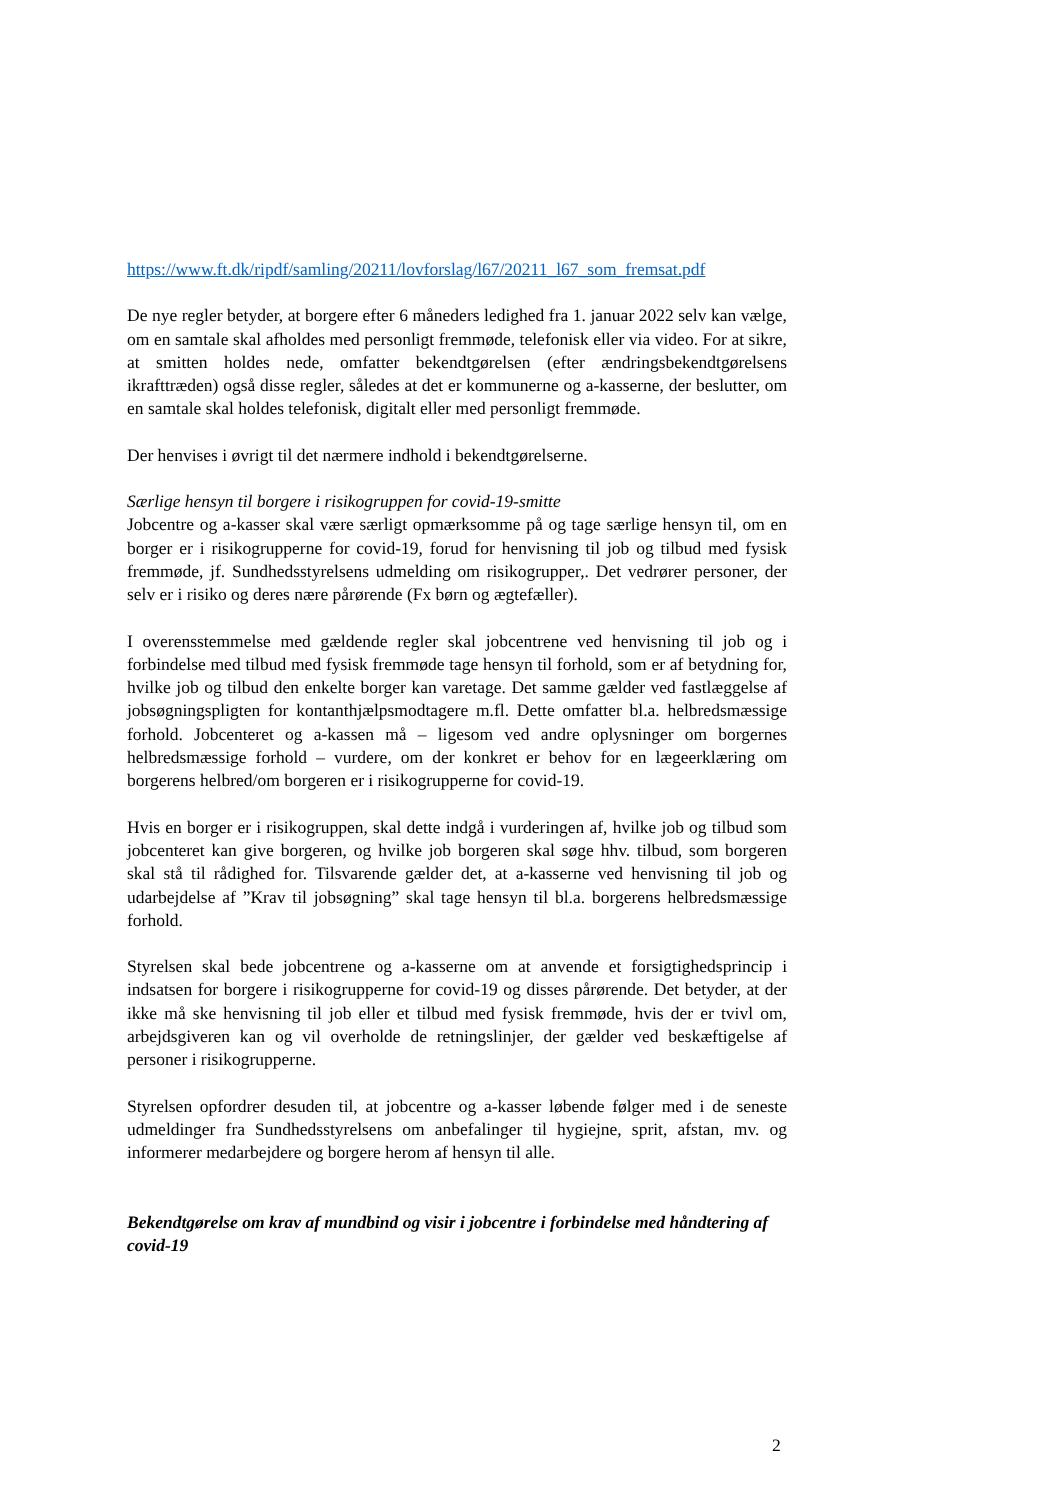https://www.ft.dk/ripdf/samling/20211/lovforslag/l67/20211_l67_som_fremsat.pdf
De nye regler betyder, at borgere efter 6 måneders ledighed fra 1. januar 2022 selv kan vælge, om en samtale skal afholdes med personligt fremmøde, telefonisk eller via video. For at sikre, at smitten holdes nede, omfatter bekendtgørelsen (efter ændringsbekendtgørelsens ikrafttræden) også disse regler, således at det er kommunerne og a-kasserne, der beslutter, om en samtale skal holdes telefonisk, digitalt eller med personligt fremmøde.
Der henvises i øvrigt til det nærmere indhold i bekendtgørelserne.
Særlige hensyn til borgere i risikogruppen for covid-19-smitte
Jobcentre og a-kasser skal være særligt opmærksomme på og tage særlige hensyn til, om en borger er i risikogrupperne for covid-19, forud for henvisning til job og tilbud med fysisk fremmøde, jf. Sundhedsstyrelsens udmelding om risikogrupper,. Det vedrører personer, der selv er i risiko og deres nære pårørende (Fx børn og ægtefæller).
I overensstemmelse med gældende regler skal jobcentrene ved henvisning til job og i forbindelse med tilbud med fysisk fremmøde tage hensyn til forhold, som er af betydning for, hvilke job og tilbud den enkelte borger kan varetage. Det samme gælder ved fastlæggelse af jobsøgningspligten for kontanthjælpsmodtagere m.fl. Dette omfatter bl.a. helbredsmæssige forhold. Jobcenteret og a-kassen må – ligesom ved andre oplysninger om borgernes helbredsmæssige forhold – vurdere, om der konkret er behov for en lægeerklæring om borgerens helbred/om borgeren er i risikogrupperne for covid-19.
Hvis en borger er i risikogruppen, skal dette indgå i vurderingen af, hvilke job og tilbud som jobcenteret kan give borgeren, og hvilke job borgeren skal søge hhv. tilbud, som borgeren skal stå til rådighed for. Tilsvarende gælder det, at a-kasserne ved henvisning til job og udarbejdelse af ”Krav til jobsøgning” skal tage hensyn til bl.a. borgerens helbredsmæssige forhold.
Styrelsen skal bede jobcentrene og a-kasserne om at anvende et forsigtighedsprincip i indsatsen for borgere i risikogrupperne for covid-19 og disses pårørende. Det betyder, at der ikke må ske henvisning til job eller et tilbud med fysisk fremmøde, hvis der er tvivl om, arbejdsgiveren kan og vil overholde de retningslinjer, der gælder ved beskæftigelse af personer i risikogrupperne.
Styrelsen opfordrer desuden til, at jobcentre og a-kasser løbende følger med i de seneste udmeldinger fra Sundhedsstyrelsens om anbefalinger til hygiejne, sprit, afstan, mv. og informerer medarbejdere og borgere herom af hensyn til alle.
Bekendtgørelse om krav af mundbind og visir i jobcentre i forbindelse med håndtering af covid-19
2